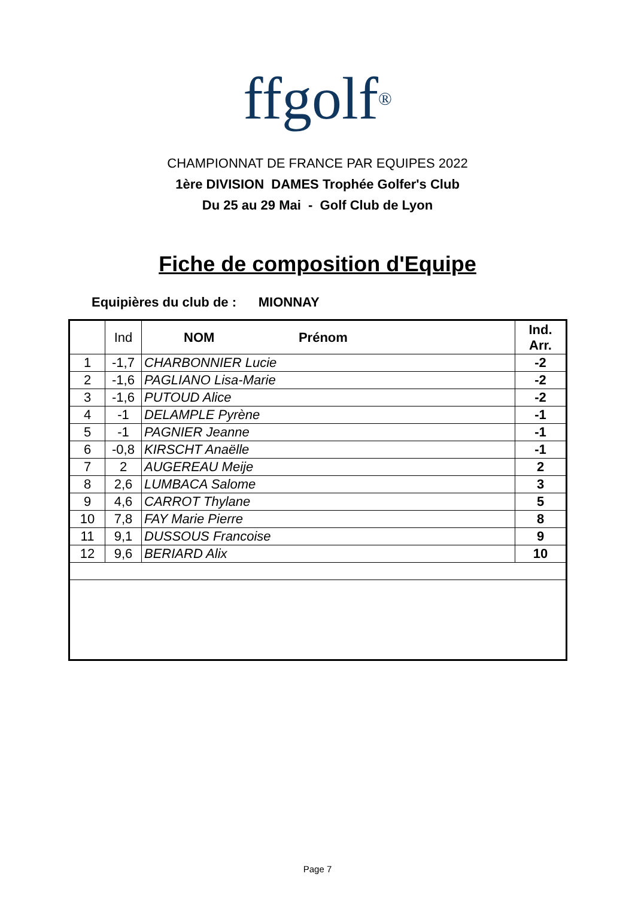ffgolf<sup>®</sup>
CHAMPIONNAT DE FRANCE PAR EQUIPES 2022
1ère DIVISION DAMES Trophée Golfer's Club
Du 25 au 29 Mai - Golf Club de Lyon
Fiche de composition d'Equipe
Equipières du club de : MIONNAY
| | Ind | NOM Prénom | Ind. Arr. |
| --- | --- | --- | --- |
| 1 | -1,7 | CHARBONNIER Lucie | -2 |
| 2 | -1,6 | PAGLIANO Lisa-Marie | -2 |
| 3 | -1,6 | PUTOUD Alice | -2 |
| 4 | -1 | DELAMPLE Pyrène | -1 |
| 5 | -1 | PAGNIER Jeanne | -1 |
| 6 | -0,8 | KIRSCHT Anaëlle | -1 |
| 7 | 2 | AUGEREAU Meije | 2 |
| 8 | 2,6 | LUMBACA Salome | 3 |
| 9 | 4,6 | CARROT Thylane | 5 |
| 10 | 7,8 | FAY Marie Pierre | 8 |
| 11 | 9,1 | DUSSOUS Francoise | 9 |
| 12 | 9,6 | BERIARD Alix | 10 |
Page 7